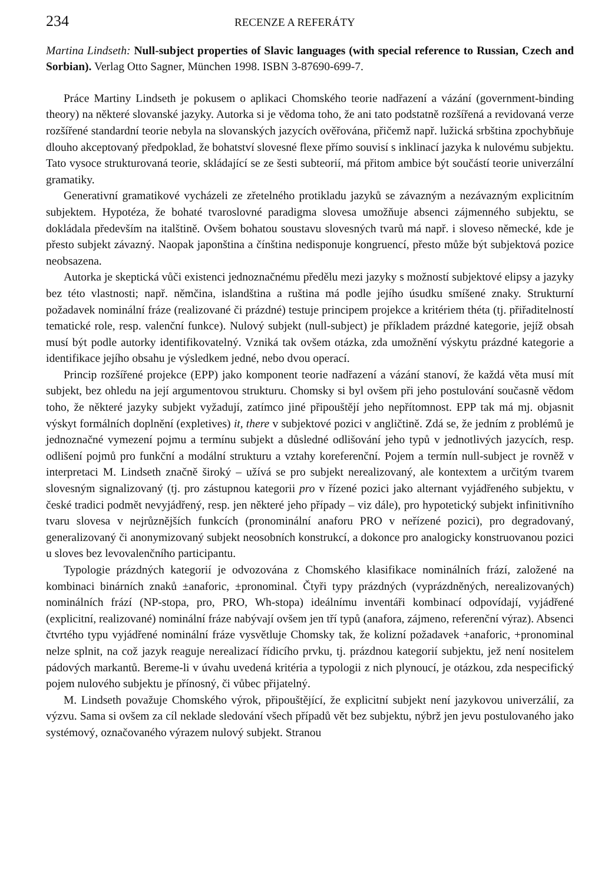234 RECENZE A REFERÁTY
Martina Lindseth: Null-subject properties of Slavic languages (with special reference to Russian, Czech and Sorbian). Verlag Otto Sagner, München 1998. ISBN 3-87690-699-7.
Práce Martiny Lindseth je pokusem o aplikaci Chomského teorie nadřazení a vázání (government-binding theory) na některé slovanské jazyky. Autorka si je vědoma toho, že ani tato podstatně rozšířená a revidovaná verze rozšířené standardní teorie nebyla na slovanských jazycích ověřována, přičemž např. lužická srbština zpochybňuje dlouho akceptovaný předpoklad, že bohatství slovesné flexe přímo souvisí s inklinací jazyka k nulovému subjektu. Tato vysoce strukturovaná teorie, skládající se ze šesti subteorií, má přitom ambice být součástí teorie univerzální gramatiky.
Generativní gramatikové vycházeli ze zřetelného protikladu jazyků se závazným a nezávazným explicitním subjektem. Hypotéza, že bohaté tvaroslovné paradigma slovesa umožňuje absenci zájmenného subjektu, se dokládala především na italštině. Ovšem bohatou soustavu slovesných tvarů má např. i sloveso německé, kde je přesto subjekt závazný. Naopak japonština a čínština nedisponuje kongruencí, přesto může být subjektová pozice neobsazena.
Autorka je skeptická vůči existenci jednoznačnému předělu mezi jazyky s možností subjektové elipsy a jazyky bez této vlastnosti; např. němčina, islandština a ruština má podle jejího úsudku smíšené znaky. Strukturní požadavek nominální fráze (realizované či prázdné) testuje principem projekce a kritériem théta (tj. přiřaditelností tematické role, resp. valenční funkce). Nulový subjekt (null-subject) je příkladem prázdné kategorie, jejíž obsah musí být podle autorky identifikovatelný. Vzniká tak ovšem otázka, zda umožnění výskytu prázdné kategorie a identifikace jejího obsahu je výsledkem jedné, nebo dvou operací.
Princip rozšířené projekce (EPP) jako komponent teorie nadřazení a vázání stanoví, že každá věta musí mít subjekt, bez ohledu na její argumentovou strukturu. Chomsky si byl ovšem při jeho postulování současně vědom toho, že některé jazyky subjekt vyžadují, zatímco jiné připouštějí jeho nepřítomnost. EPP tak má mj. objasnit výskyt formálních doplnění (expletives) it, there v subjektové pozici v angličtině. Zdá se, že jedním z problémů je jednoznačné vymezení pojmu a termínu subjekt a důsledné odlišování jeho typů v jednotlivých jazycích, resp. odlišení pojmů pro funkční a modální strukturu a vztahy koreferenční. Pojem a termín null-subject je rovněž v interpretaci M. Lindseth značně široký – užívá se pro subjekt nerealizovaný, ale kontextem a určitým tvarem slovesným signalizovaný (tj. pro zástupnou kategorii pro v řízené pozici jako alternant vyjádřeného subjektu, v české tradici podmět nevyjádřený, resp. jen některé jeho případy – viz dále), pro hypotetický subjekt infinitivního tvaru slovesa v nejrůznějších funkcích (pronominální anaforu PRO v neřízené pozici), pro degradovaný, generalizovaný či anonymizovaný subjekt neosobních konstrukcí, a dokonce pro analogicky konstruovanou pozici u sloves bez levovalenčního participantu.
Typologie prázdných kategorií je odvozována z Chomského klasifikace nominálních frází, založené na kombinaci binárních znaků ±anaforic, ±pronominal. Čtyři typy prázdných (vyprázdněných, nerealizovaných) nominálních frází (NP-stopa, pro, PRO, Wh-stopa) ideálnímu inventáři kombinací odpovídají, vyjádřené (explicitní, realizované) nominální fráze nabývají ovšem jen tří typů (anafora, zájmeno, referenční výraz). Absenci čtvrtého typu vyjádřené nominální fráze vysvětluje Chomsky tak, že kolizní požadavek +anaforic, +pronominal nelze splnit, na což jazyk reaguje nerealizací řídicího prvku, tj. prázdnou kategorií subjektu, jež není nositelem pádových markantů. Bereme-li v úvahu uvedená kritéria a typologii z nich plynoucí, je otázkou, zda nespecifický pojem nulového subjektu je přínosný, či vůbec přijatelný.
M. Lindseth považuje Chomského výrok, připouštějící, že explicitní subjekt není jazykovou univerzálií, za výzvu. Sama si ovšem za cíl neklade sledování všech případů vět bez subjektu, nýbrž jen jevu postulovaného jako systémový, označovaného výrazem nulový subjekt. Stranou